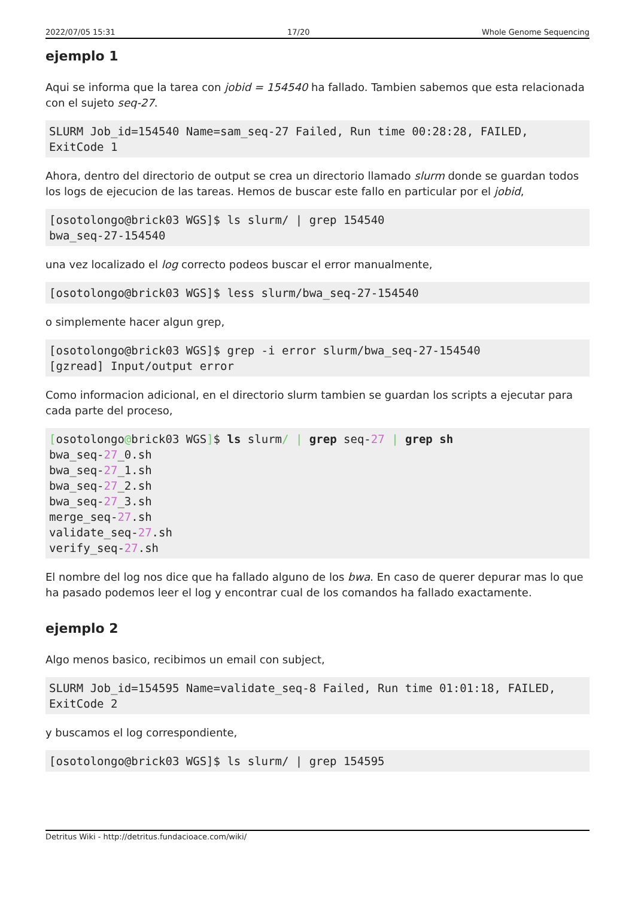2022/07/05 15:31 17/20 Whole Genome Sequencing
ejemplo 1
Aqui se informa que la tarea con jobid = 154540 ha fallado. Tambien sabemos que esta relacionada con el sujeto seq-27.
SLURM Job_id=154540 Name=sam_seq-27 Failed, Run time 00:28:28, FAILED, ExitCode 1
Ahora, dentro del directorio de output se crea un directorio llamado slurm donde se guardan todos los logs de ejecucion de las tareas. Hemos de buscar este fallo en particular por el jobid,
[osotolongo@brick03 WGS]$ ls slurm/ | grep 154540
bwa_seq-27-154540
una vez localizado el log correcto podeos buscar el error manualmente,
[osotolongo@brick03 WGS]$ less slurm/bwa_seq-27-154540
o simplemente hacer algun grep,
[osotolongo@brick03 WGS]$ grep -i error slurm/bwa_seq-27-154540
[gzread] Input/output error
Como informacion adicional, en el directorio slurm tambien se guardan los scripts a ejecutar para cada parte del proceso,
[osotolongo@brick03 WGS]$ ls slurm/ | grep seq-27 | grep sh
bwa_seq-27_0.sh
bwa_seq-27_1.sh
bwa_seq-27_2.sh
bwa_seq-27_3.sh
merge_seq-27.sh
validate_seq-27.sh
verify_seq-27.sh
El nombre del log nos dice que ha fallado alguno de los bwa. En caso de querer depurar mas lo que ha pasado podemos leer el log y encontrar cual de los comandos ha fallado exactamente.
ejemplo 2
Algo menos basico, recibimos un email con subject,
SLURM Job_id=154595 Name=validate_seq-8 Failed, Run time 01:01:18, FAILED, ExitCode 2
y buscamos el log correspondiente,
[osotolongo@brick03 WGS]$ ls slurm/ | grep 154595
Detritus Wiki - http://detritus.fundacioace.com/wiki/